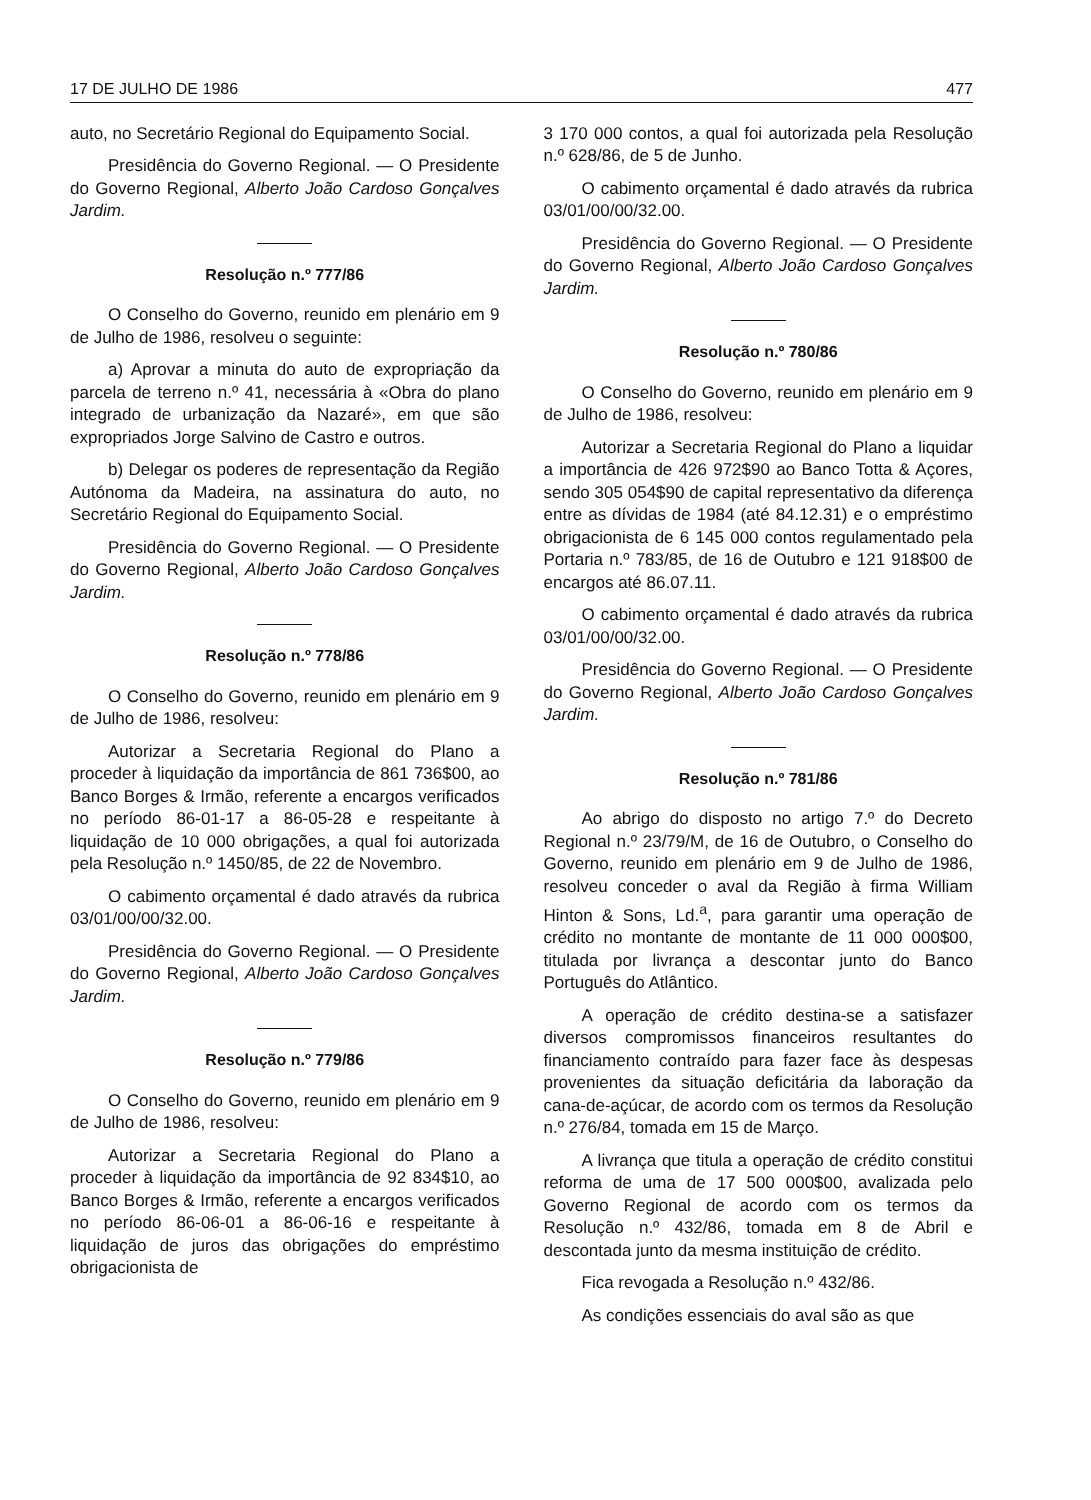17 DE JULHO DE 1986 477
auto, no Secretário Regional do Equipamento Social.
Presidência do Governo Regional. — O Presidente do Governo Regional, Alberto João Cardoso Gonçalves Jardim.
Resolução n.º 777/86
O Conselho do Governo, reunido em plenário em 9 de Julho de 1986, resolveu o seguinte:
a) Aprovar a minuta do auto de expropriação da parcela de terreno n.º 41, necessária à «Obra do plano integrado de urbanização da Nazaré», em que são expropriados Jorge Salvino de Castro e outros.
b) Delegar os poderes de representação da Região Autónoma da Madeira, na assinatura do auto, no Secretário Regional do Equipamento Social.
Presidência do Governo Regional. — O Presidente do Governo Regional, Alberto João Cardoso Gonçalves Jardim.
Resolução n.º 778/86
O Conselho do Governo, reunido em plenário em 9 de Julho de 1986, resolveu:
Autorizar a Secretaria Regional do Plano a proceder à liquidação da importância de 861 736$00, ao Banco Borges & Irmão, referente a encargos verificados no período 86-01-17 a 86-05-28 e respeitante à liquidação de 10 000 obrigações, a qual foi autorizada pela Resolução n.º 1450/85, de 22 de Novembro.
O cabimento orçamental é dado através da rubrica 03/01/00/00/32.00.
Presidência do Governo Regional. — O Presidente do Governo Regional, Alberto João Cardoso Gonçalves Jardim.
Resolução n.º 779/86
O Conselho do Governo, reunido em plenário em 9 de Julho de 1986, resolveu:
Autorizar a Secretaria Regional do Plano a proceder à liquidação da importância de 92 834$10, ao Banco Borges & Irmão, referente a encargos verificados no período 86-06-01 a 86-06-16 e respeitante à liquidação de juros das obrigações do empréstimo obrigacionista de
3 170 000 contos, a qual foi autorizada pela Resolução n.º 628/86, de 5 de Junho.
O cabimento orçamental é dado através da rubrica 03/01/00/00/32.00.
Presidência do Governo Regional. — O Presidente do Governo Regional, Alberto João Cardoso Gonçalves Jardim.
Resolução n.º 780/86
O Conselho do Governo, reunido em plenário em 9 de Julho de 1986, resolveu:
Autorizar a Secretaria Regional do Plano a liquidar a importância de 426 972$90 ao Banco Totta & Açores, sendo 305 054$90 de capital representativo da diferença entre as dívidas de 1984 (até 84.12.31) e o empréstimo obrigacionista de 6 145 000 contos regulamentado pela Portaria n.º 783/85, de 16 de Outubro e 121 918$00 de encargos até 86.07.11.
O cabimento orçamental é dado através da rubrica 03/01/00/00/32.00.
Presidência do Governo Regional. — O Presidente do Governo Regional, Alberto João Cardoso Gonçalves Jardim.
Resolução n.º 781/86
Ao abrigo do disposto no artigo 7.º do Decreto Regional n.º 23/79/M, de 16 de Outubro, o Conselho do Governo, reunido em plenário em 9 de Julho de 1986, resolveu conceder o aval da Região à firma William Hinton & Sons, Ld.<sup>a</sup>, para garantir uma operação de crédito no montante de montante de 11 000 000$00, titulada por livrança a descontar junto do Banco Português do Atlântico.
A operação de crédito destina-se a satisfazer diversos compromissos financeiros resultantes do financiamento contraído para fazer face às despesas provenientes da situação deficitária da laboração da cana-de-açúcar, de acordo com os termos da Resolução n.º 276/84, tomada em 15 de Março.
A livrança que titula a operação de crédito constitui reforma de uma de 17 500 000$00, avalizada pelo Governo Regional de acordo com os termos da Resolução n.º 432/86, tomada em 8 de Abril e descontada junto da mesma instituição de crédito.
Fica revogada a Resolução n.º 432/86.
As condições essenciais do aval são as que